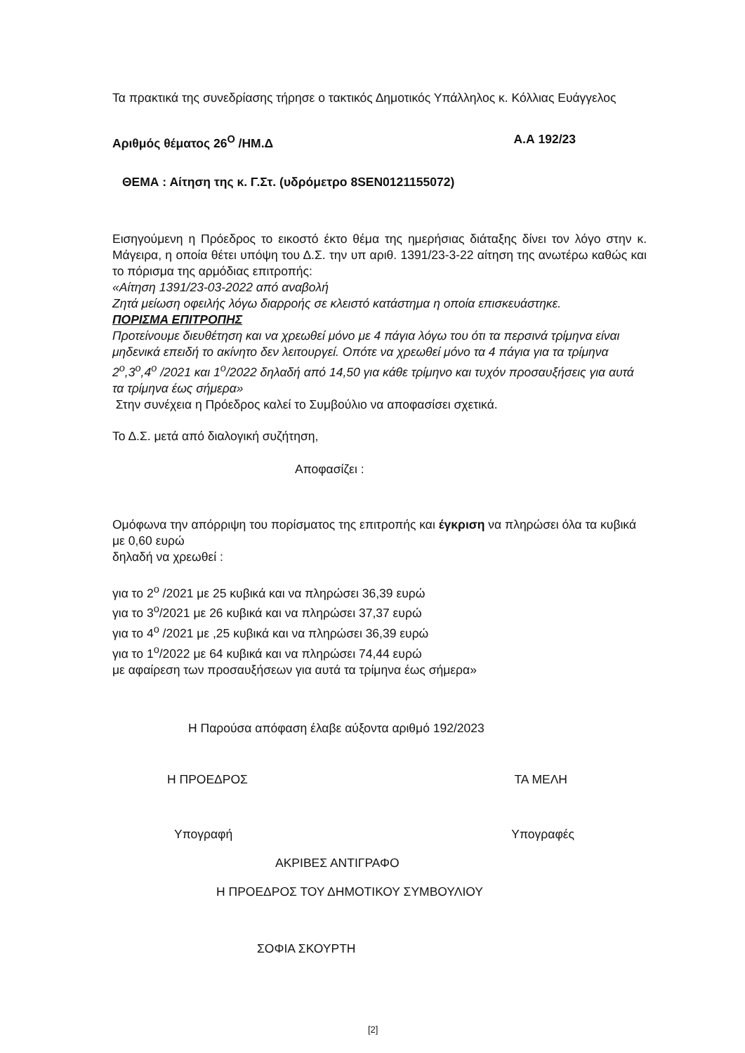Τα πρακτικά της συνεδρίασης τήρησε ο τακτικός Δημοτικός Υπάλληλος κ. Κόλλιας Ευάγγελος
Αριθμός θέματος 26<sup>Ο</sup> /ΗΜ.Δ Α.Α 192/23
ΘΕΜΑ : Αίτηση της κ. Γ.Στ. (υδρόμετρο 8SEN0121155072)
Εισηγούμενη η Πρόεδρος το εικοστό έκτο θέμα της ημερήσιας διάταξης δίνει τον λόγο στην κ. Μάγειρα, η οποία θέτει υπόψη του Δ.Σ. την υπ αριθ. 1391/23-3-22 αίτηση της ανωτέρω καθώς και το πόρισμα της αρμόδιας επιτροπής:
«Αίτηση 1391/23-03-2022 από αναβολή
Ζητά μείωση οφειλής λόγω διαρροής σε κλειστό κατάστημα η οποία επισκευάστηκε.
ΠΟΡΙΣΜΑ ΕΠΙΤΡΟΠΗΣ
Προτείνουμε διευθέτηση και να χρεωθεί μόνο με 4 πάγια λόγω του ότι τα περσινά τρίμηνα είναι μηδενικά επειδή το ακίνητο δεν λειτουργεί. Οπότε να χρεωθεί μόνο τα 4 πάγια για τα τρίμηνα 2<sup>ο</sup>,3<sup>ο</sup>,4<sup>ο</sup> /2021 και 1<sup>ο</sup>/2022 δηλαδή από 14,50 για κάθε τρίμηνο και τυχόν προσαυξήσεις για αυτά τα τρίμηνα έως σήμερα»
Στην συνέχεια η Πρόεδρος καλεί το Συμβούλιο να αποφασίσει σχετικά.
Το Δ.Σ. μετά από διαλογική συζήτηση,
Αποφασίζει :
Ομόφωνα την απόρριψη του πορίσματος της επιτροπής και έγκριση να πληρώσει όλα τα κυβικά με 0,60 ευρώ
δηλαδή να χρεωθεί :
για το 2<sup>ο</sup> /2021 με 25 κυβικά και να πληρώσει 36,39 ευρώ
για το 3<sup>ο</sup>/2021 με 26 κυβικά και να πληρώσει 37,37 ευρώ
για το 4<sup>ο</sup> /2021 με ,25 κυβικά και να πληρώσει 36,39 ευρώ
για το 1<sup>ο</sup>/2022 με 64 κυβικά και να πληρώσει 74,44 ευρώ
με αφαίρεση των προσαυξήσεων για αυτά τα τρίμηνα έως σήμερα»
Η Παρούσα απόφαση έλαβε αύξοντα αριθμό 192/2023
Η ΠΡΟΕΔΡΟΣ ΤΑ ΜΕΛΗ
Υπογραφή Υπογραφές
ΑΚΡΙΒΕΣ ΑΝΤΙΓΡΑΦΟ
Η ΠΡΟΕΔΡΟΣ ΤΟΥ ΔΗΜΟΤΙΚΟΥ ΣΥΜΒΟΥΛΙΟΥ
ΣΟΦΙΑ ΣΚΟΥΡΤΗ
[2]